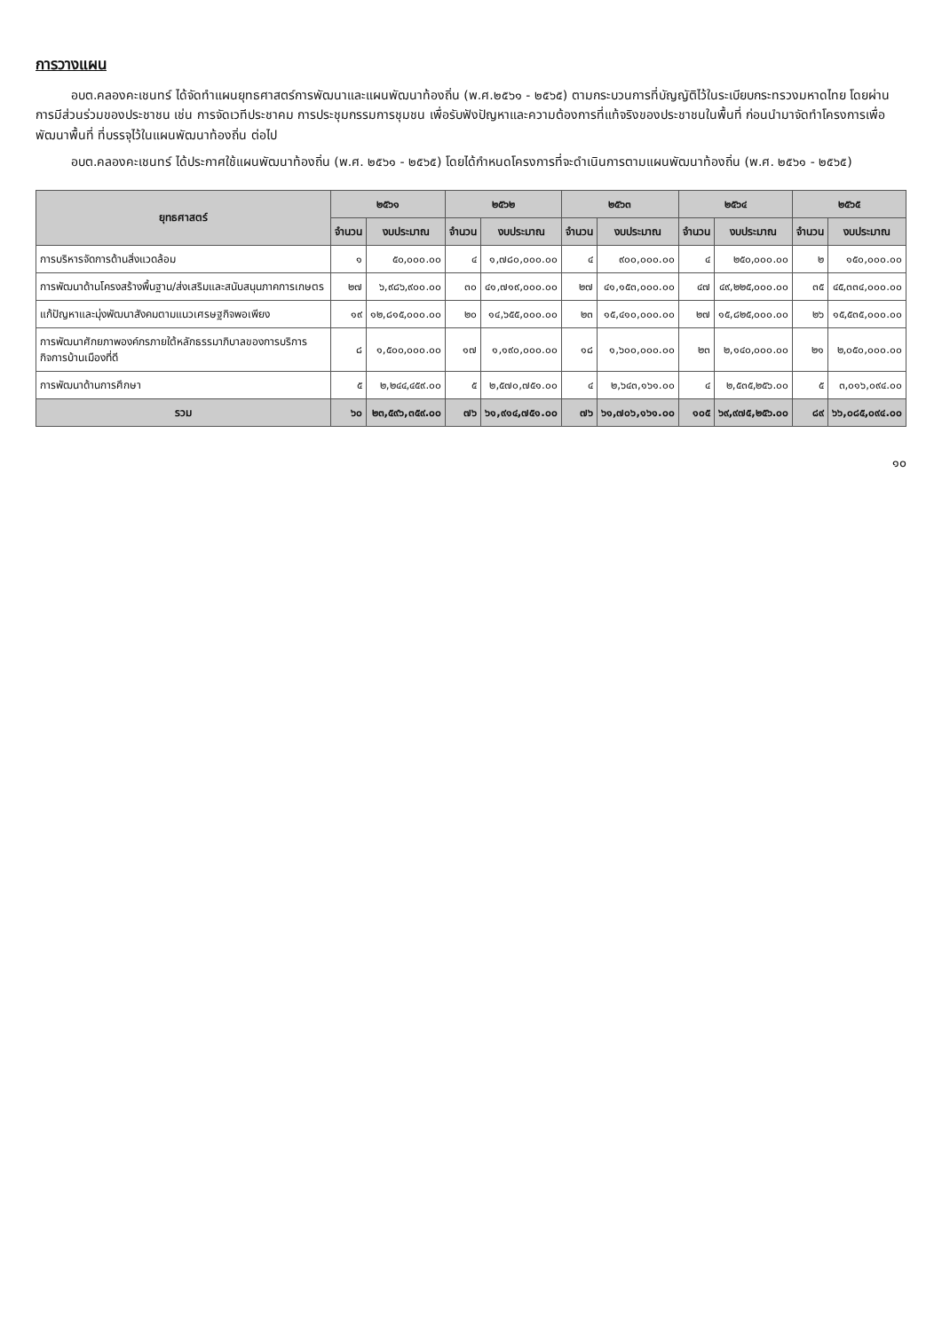การวางแผน
อบต.คลองคะเชนทร์ ได้จัดทำแผนยุทธศาสตร์การพัฒนาและแผนพัฒนาท้องถิ่น (พ.ศ.๒๕๖๑ - ๒๕๖๕) ตามกระบวนการที่บัญญัติไว้ในระเบียบกระทรวงมหาดไทย โดยผ่านการมีส่วนร่วมของประชาชน เช่น การจัดเวทีประชาคม การประชุมกรรมการชุมชน เพื่อรับฟังปัญหาและความต้องการที่แท้จริงของประชาชนในพื้นที่ ก่อนนำมาจัดทำโครงการเพื่อพัฒนาพื้นที่ ที่บรรจุไว้ในแผนพัฒนาท้องถิ่น ต่อไป
อบต.คลองคะเชนทร์ ได้ประกาศใช้แผนพัฒนาท้องถิ่น (พ.ศ. ๒๕๖๑ - ๒๕๖๕) โดยได้กำหนดโครงการที่จะดำเนินการตามแผนพัฒนาท้องถิ่น (พ.ศ. ๒๕๖๑ - ๒๕๖๕)
| ยุทธศาสตร์ | ๒๕๖๑ | | ๒๕๖๒ | | ๒๕๖๓ | | ๒๕๖๔ | | ๒๕๖๕ | |
| --- | --- | --- | --- | --- | --- | --- | --- | --- | --- | --- |
| | จำนวน | งบประมาณ | จำนวน | งบประมาณ | จำนวน | งบประมาณ | จำนวน | งบประมาณ | จำนวน | งบประมาณ |
| การบริหารจัดการด้านสิ่งแวดล้อม | ๑ | ๕๐,๐๐๐.๐๐ | ๔ | ๑,๗๘๐,๐๐๐.๐๐ | ๔ | ๙๐๐,๐๐๐.๐๐ | ๔ | ๒๕๐,๐๐๐.๐๐ | ๒ | ๑๕๐,๐๐๐.๐๐ |
| การพัฒนาด้านโครงสร้างพื้นฐาน/ส่งเสริมและสนับสนุนภาคการเกษตร | ๒๗ | ๖,๙๘๖,๙๐๐.๐๐ | ๓๐ | ๔๑,๗๑๙,๐๐๐.๐๐ | ๒๗ | ๔๑,๑๕๓,๐๐๐.๐๐ | ๔๗ | ๔๙,๒๒๕,๐๐๐.๐๐ | ๓๕ | ๔๕,๓๓๔,๐๐๐.๐๐ |
| แก้ปัญหาและมุ่งพัฒนาสังคมตามแนวเศรษฐกิจพอเพียง | ๑๙ | ๑๒,๘๑๕,๐๐๐.๐๐ | ๒๐ | ๑๔,๖๕๕,๐๐๐.๐๐ | ๒๓ | ๑๕,๔๑๐,๐๐๐.๐๐ | ๒๗ | ๑๕,๘๒๕,๐๐๐.๐๐ | ๒๖ | ๑๕,๕๓๕,๐๐๐.๐๐ |
| การพัฒนาศักยภาพองค์กรภายใต้หลักธรรมาภิบาลของการบริการกิจการบ้านเมืองที่ดี | ๘ | ๑,๕๐๐,๐๐๐.๐๐ | ๑๗ | ๑,๑๙๐,๐๐๐.๐๐ | ๑๘ | ๑,๖๐๐,๐๐๐.๐๐ | ๒๓ | ๒,๑๔๐,๐๐๐.๐๐ | ๒๑ | ๒,๐๕๐,๐๐๐.๐๐ |
| การพัฒนาด้านการศึกษา | ๕ | ๒,๒๔๔,๔๕๙.๐๐ | ๕ | ๒,๕๗๐,๗๕๑.๐๐ | ๔ | ๒,๖๔๓,๑๖๑.๐๐ | ๔ | ๒,๕๓๕,๒๕๖.๐๐ | ๕ | ๓,๐๑๖,๐๙๔.๐๐ |
| รวม | ๖๐ | ๒๓,๕๙๖,๓๕๙.๐๐ | ๗๖ | ๖๑,๙๑๔,๗๕๑.๐๐ | ๗๖ | ๖๑,๗๐๖,๑๖๑.๐๐ | ๑๐๕ | ๖๙,๙๗๕,๒๕๖.๐๐ | ๘๙ | ๖๖,๐๘๕,๐๙๔.๐๐ |
๑๐